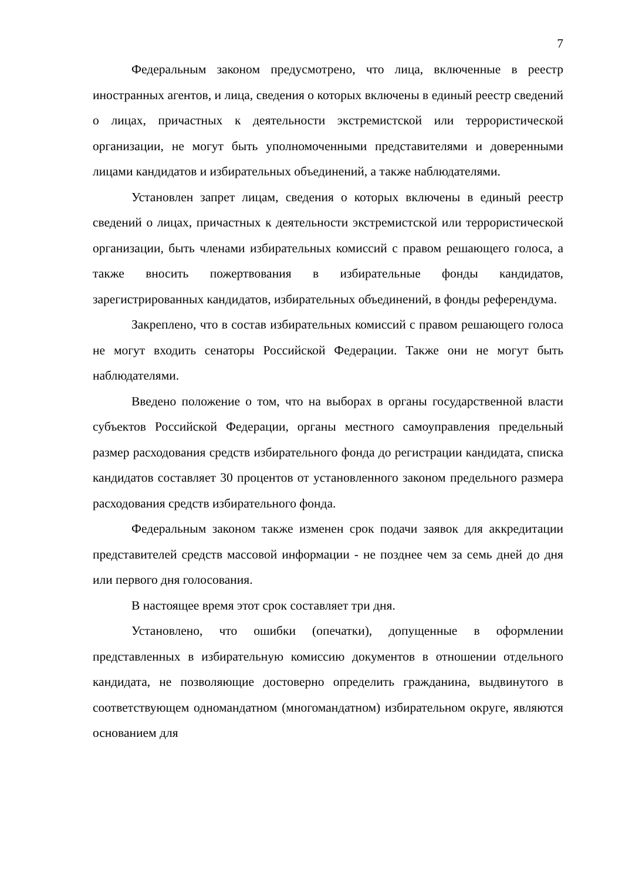7
Федеральным законом предусмотрено, что лица, включенные в реестр иностранных агентов, и лица, сведения о которых включены в единый реестр сведений о лицах, причастных к деятельности экстремистской или террористической организации, не могут быть уполномоченными представителями и доверенными лицами кандидатов и избирательных объединений, а также наблюдателями.
Установлен запрет лицам, сведения о которых включены в единый реестр сведений о лицах, причастных к деятельности экстремистской или террористической организации, быть членами избирательных комиссий с правом решающего голоса, а также вносить пожертвования в избирательные фонды кандидатов, зарегистрированных кандидатов, избирательных объединений, в фонды референдума.
Закреплено, что в состав избирательных комиссий с правом решающего голоса не могут входить сенаторы Российской Федерации. Также они не могут быть наблюдателями.
Введено положение о том, что на выборах в органы государственной власти субъектов Российской Федерации, органы местного самоуправления предельный размер расходования средств избирательного фонда до регистрации кандидата, списка кандидатов составляет 30 процентов от установленного законом предельного размера расходования средств избирательного фонда.
Федеральным законом также изменен срок подачи заявок для аккредитации представителей средств массовой информации - не позднее чем за семь дней до дня или первого дня голосования.
В настоящее время этот срок составляет три дня.
Установлено, что ошибки (опечатки), допущенные в оформлении представленных в избирательную комиссию документов в отношении отдельного кандидата, не позволяющие достоверно определить гражданина, выдвинутого в соответствующем одномандатном (многомандатном) избирательном округе, являются основанием для